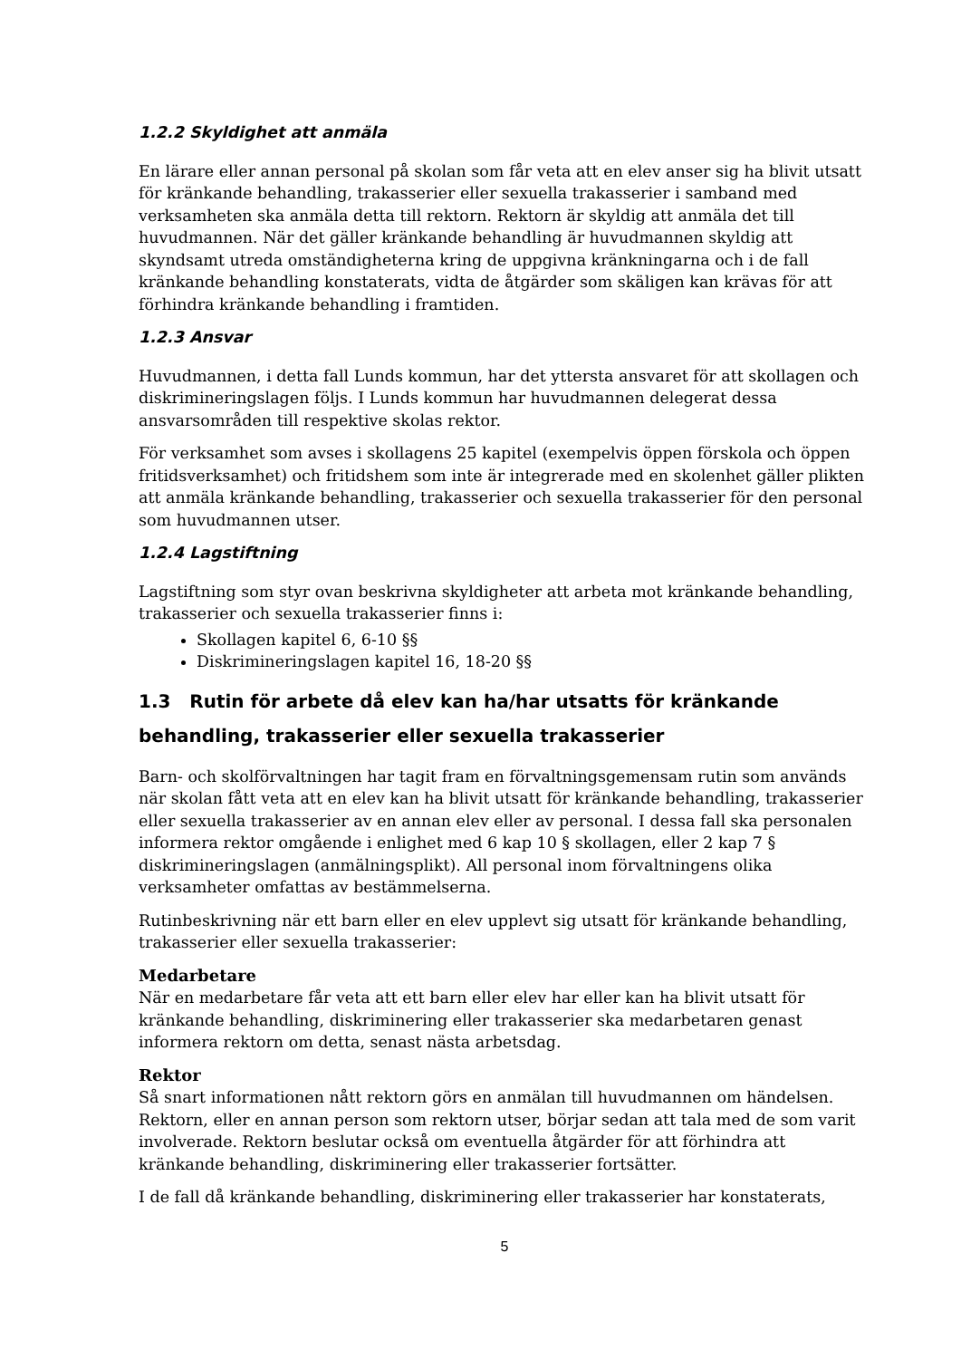1.2.2 Skyldighet att anmäla
En lärare eller annan personal på skolan som får veta att en elev anser sig ha blivit utsatt för kränkande behandling, trakasserier eller sexuella trakasserier i samband med verksamheten ska anmäla detta till rektorn. Rektorn är skyldig att anmäla det till huvudmannen. När det gäller kränkande behandling är huvudmannen skyldig att skyndsamt utreda omständigheterna kring de uppgivna kränkningarna och i de fall kränkande behandling konstaterats, vidta de åtgärder som skäligen kan krävas för att förhindra kränkande behandling i framtiden.
1.2.3 Ansvar
Huvudmannen, i detta fall Lunds kommun, har det yttersta ansvaret för att skollagen och diskrimineringslagen följs. I Lunds kommun har huvudmannen delegerat dessa ansvarsområden till respektive skolas rektor.
För verksamhet som avses i skollagens 25 kapitel (exempelvis öppen förskola och öppen fritidsverksamhet) och fritidshem som inte är integrerade med en skolenhet gäller plikten att anmäla kränkande behandling, trakasserier och sexuella trakasserier för den personal som huvudmannen utser.
1.2.4 Lagstiftning
Lagstiftning som styr ovan beskrivna skyldigheter att arbeta mot kränkande behandling, trakasserier och sexuella trakasserier finns i:
Skollagen kapitel 6, 6-10 §§
Diskrimineringslagen kapitel 16, 18-20 §§
1.3 Rutin för arbete då elev kan ha/har utsatts för kränkande behandling, trakasserier eller sexuella trakasserier
Barn- och skolförvaltningen har tagit fram en förvaltningsgemensam rutin som används när skolan fått veta att en elev kan ha blivit utsatt för kränkande behandling, trakasserier eller sexuella trakasserier av en annan elev eller av personal. I dessa fall ska personalen informera rektor omgående i enlighet med 6 kap 10 § skollagen, eller 2 kap 7 § diskrimineringslagen (anmälningsplikt). All personal inom förvaltningens olika verksamheter omfattas av bestämmelserna.
Rutinbeskrivning när ett barn eller en elev upplevt sig utsatt för kränkande behandling, trakasserier eller sexuella trakasserier:
Medarbetare
När en medarbetare får veta att ett barn eller elev har eller kan ha blivit utsatt för kränkande behandling, diskriminering eller trakasserier ska medarbetaren genast informera rektorn om detta, senast nästa arbetsdag.
Rektor
Så snart informationen nått rektorn görs en anmälan till huvudmannen om händelsen. Rektorn, eller en annan person som rektorn utser, börjar sedan att tala med de som varit involverade. Rektorn beslutar också om eventuella åtgärder för att förhindra att kränkande behandling, diskriminering eller trakasserier fortsätter.
I de fall då kränkande behandling, diskriminering eller trakasserier har konstaterats,
5